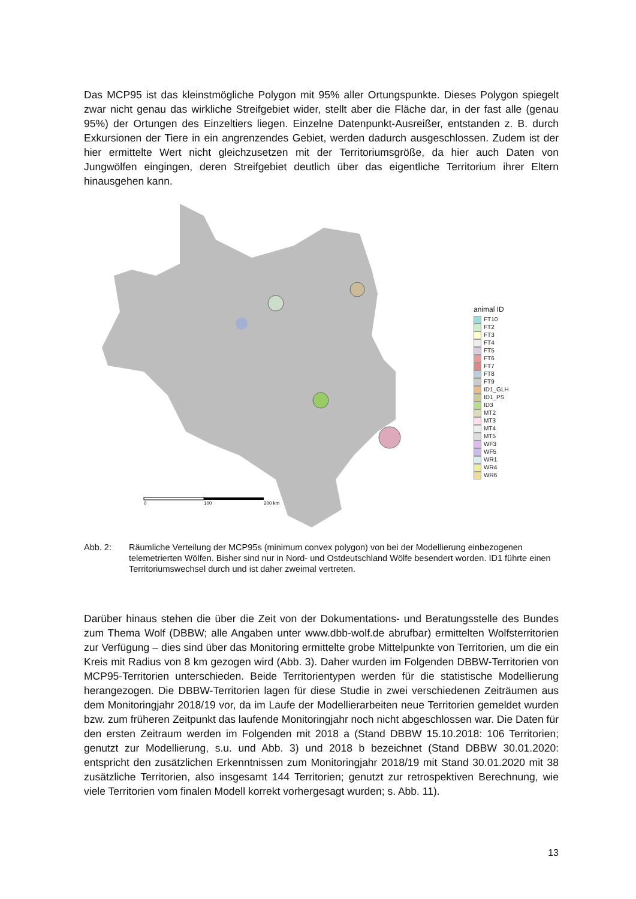Das MCP95 ist das kleinstmögliche Polygon mit 95% aller Ortungspunkte. Dieses Polygon spiegelt zwar nicht genau das wirkliche Streifgebiet wider, stellt aber die Fläche dar, in der fast alle (genau 95%) der Ortungen des Einzeltiers liegen. Einzelne Datenpunkt-Ausreißer, entstanden z. B. durch Exkursionen der Tiere in ein angrenzendes Gebiet, werden dadurch ausgeschlossen. Zudem ist der hier ermittelte Wert nicht gleichzusetzen mit der Territori­umsgröße, da hier auch Daten von Jungwölfen eingingen, deren Streifgebiet deutlich über das eigentliche Territorium ihrer Eltern hinausgehen kann.
0
100
200 km
animal ID
FT10
FT2
FT3
FT4
FT5
FT6
FT7
FT8
FT9
ID1_GLH
ID1_PS
ID3
MT2
MT3
MT4
MT5
WF3
WF5
WR1
WR4
WR6
Abb. 2: Räumliche Verteilung der MCP95s (minimum convex polygon) von bei der Modellierung einbezogenen telemetrierten Wölfen. Bisher sind nur in Nord- und Ostdeutschland Wölfe besendert worden. ID1 führte einen Territoriumswechsel durch und ist daher zweimal ver­treten.
Darüber hinaus stehen die über die Zeit von der Dokumentations- und Beratungsstelle des Bundes zum Thema Wolf (DBBW; alle Angaben unter www.dbb-wolf.de abrufbar) ermittel­ten Wolfsterritorien zur Verfügung – dies sind über das Monitoring ermittelte grobe Mittel­punkte von Territorien, um die ein Kreis mit Radius von 8 km gezogen wird (Abb. 3). Daher wurden im Folgenden DBBW-Territorien von MCP95-Territorien unterschieden. Beide Terri­torientypen werden für die statistische Modellierung herangezogen. Die DBBW-Territorien lagen für diese Studie in zwei verschiedenen Zeiträumen aus dem Monitoringjahr 2018/19 vor, da im Laufe der Modellierarbeiten neue Territorien gemeldet wurden bzw. zum frühe­ren Zeitpunkt das laufende Monitoringjahr noch nicht abgeschlossen war. Die Daten für den ersten Zeitraum werden im Folgenden mit 2018 a (Stand DBBW 15.10.2018: 106 Territori­en; genutzt zur Modellierung, s.u. und Abb. 3) und 2018 b bezeichnet (Stand DBBW 30.01.2020: entspricht den zusätzlichen Erkenntnissen zum Monitoringjahr 2018/19 mit Stand 30.01.2020 mit 38 zusätzliche Territorien, also insgesamt 144 Territorien; genutzt zur retrospektiven Berechnung, wie viele Territorien vom finalen Modell korrekt vorhergesagt wurden; s. Abb. 11).
13